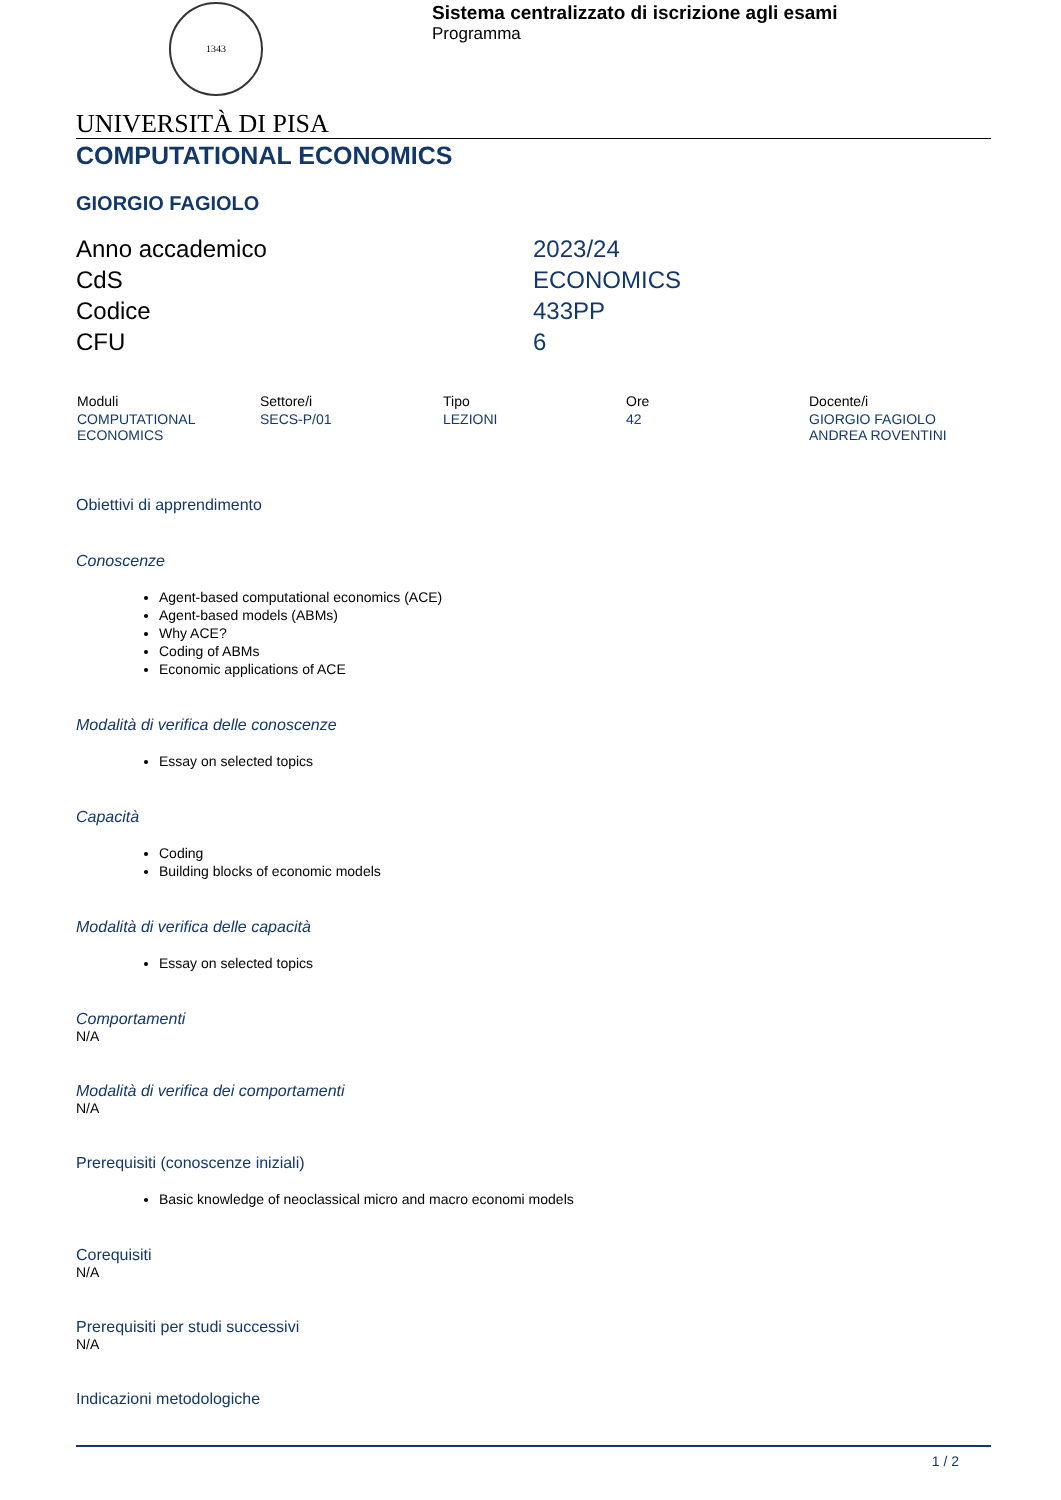1343
Sistema centralizzato di iscrizione agli esami
Programma
UNIVERSITÀ DI PISA
COMPUTATIONAL ECONOMICS
GIORGIO FAGIOLO
Anno accademico
2023/24
CdS
ECONOMICS
Codice
433PP
CFU
6
| Moduli | Settore/i | Tipo | Ore | Docente/i |
| --- | --- | --- | --- | --- |
| COMPUTATIONAL ECONOMICS | SECS-P/01 | LEZIONI | 42 | GIORGIO FAGIOLO ANDREA ROVENTINI |
Obiettivi di apprendimento
Conoscenze
Agent-based computational economics (ACE)
Agent-based models (ABMs)
Why ACE?
Coding of ABMs
Economic applications of ACE
Modalità di verifica delle conoscenze
Essay on selected topics
Capacità
Coding
Building blocks of economic models
Modalità di verifica delle capacità
Essay on selected topics
Comportamenti
N/A
Modalità di verifica dei comportamenti
N/A
Prerequisiti (conoscenze iniziali)
Basic knowledge of neoclassical micro and macro economi models
Corequisiti
N/A
Prerequisiti per studi successivi
N/A
Indicazioni metodologiche
1 / 2